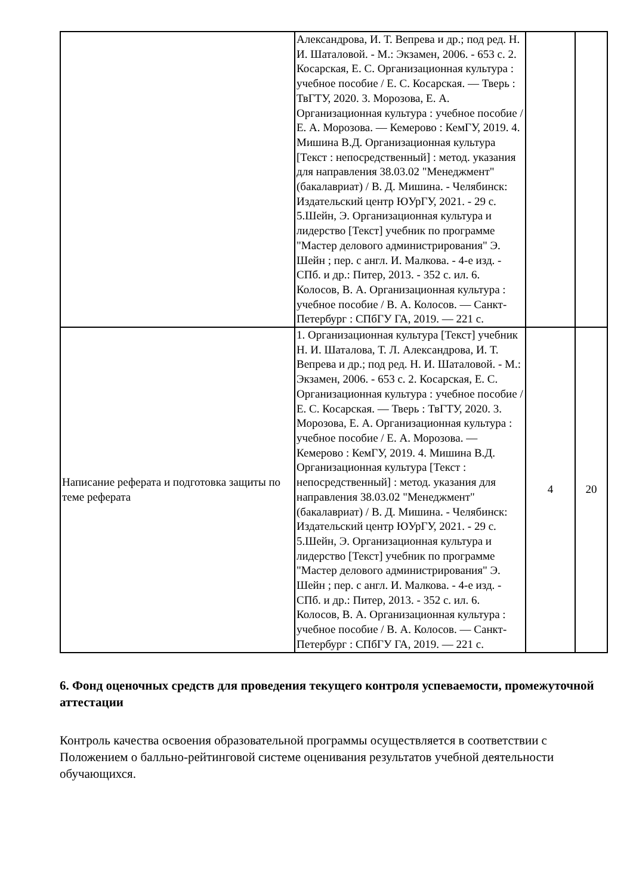| | Александрова, И. Т. Вепрева и др.; под ред. Н. И. Шаталовой. - М.: Экзамен, 2006. - 653 с. 2. Косарская, Е. С. Организационная культура : учебное пособие / Е. С. Косарская. — Тверь : ТвГТУ, 2020. 3. Морозова, Е. А. Организационная культура : учебное пособие / Е. А. Морозова. — Кемерово : КемГУ, 2019. 4. Мишина В.Д. Организационная культура [Текст : непосредственный] : метод. указания для направления 38.03.02 "Менеджмент" (бакалавриат) / В. Д. Мишина. - Челябинск: Издательский центр ЮУрГУ, 2021. - 29 с. 5.Шейн, Э. Организационная культура и лидерство [Текст] учебник по программе "Мастер делового администрирования" Э. Шейн ; пер. с англ. И. Малкова. - 4-е изд. - СПб. и др.: Питер, 2013. - 352 с. ил. 6. Колосов, В. А. Организационная культура : учебное пособие / В. А. Колосов. — Санкт-Петербург : СПбГУ ГА, 2019. — 221 с. | | |
| Написание реферата и подготовка защиты по теме реферата | 1. Организационная культура [Текст] учебник Н. И. Шаталова, Т. Л. Александрова, И. Т. Вепрева и др.; под ред. Н. И. Шаталовой. - М.: Экзамен, 2006. - 653 с. 2. Косарская, Е. С. Организационная культура : учебное пособие / Е. С. Косарская. — Тверь : ТвГТУ, 2020. 3. Морозова, Е. А. Организационная культура : учебное пособие / Е. А. Морозова. — Кемерово : КемГУ, 2019. 4. Мишина В.Д. Организационная культура [Текст : непосредственный] : метод. указания для направления 38.03.02 "Менеджмент" (бакалавриат) / В. Д. Мишина. - Челябинск: Издательский центр ЮУрГУ, 2021. - 29 с. 5.Шейн, Э. Организационная культура и лидерство [Текст] учебник по программе "Мастер делового администрирования" Э. Шейн ; пер. с англ. И. Малкова. - 4-е изд. - СПб. и др.: Питер, 2013. - 352 с. ил. 6. Колосов, В. А. Организационная культура : учебное пособие / В. А. Колосов. — Санкт-Петербург : СПбГУ ГА, 2019. — 221 с. | 4 | 20 |
6. Фонд оценочных средств для проведения текущего контроля успеваемости, промежуточной аттестации
Контроль качества освоения образовательной программы осуществляется в соответствии с Положением о балльно-рейтинговой системе оценивания результатов учебной деятельности обучающихся.